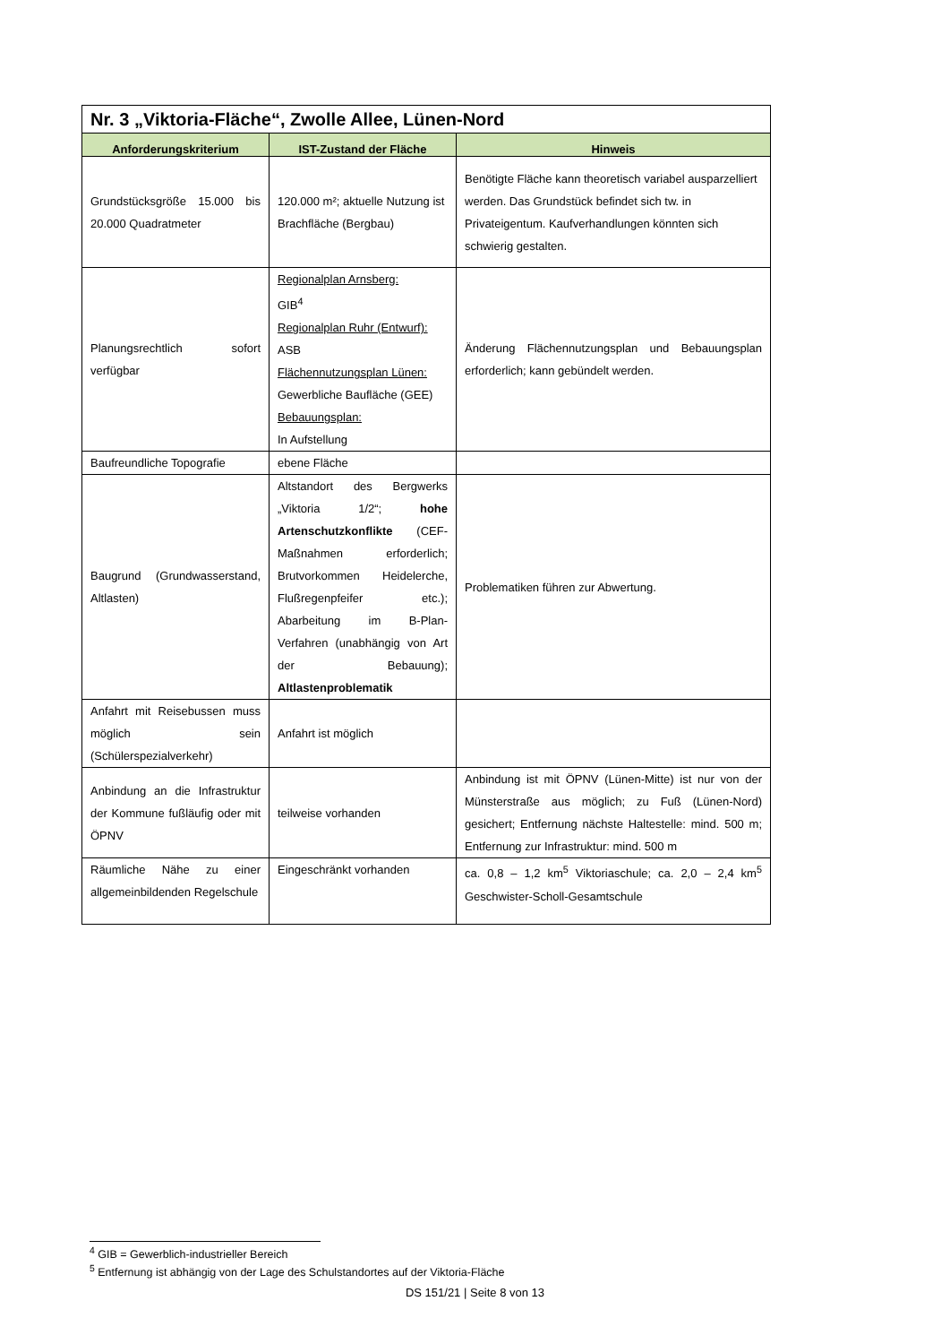| Nr. 3 „Viktoria-Fläche“, Zwolle Allee, Lünen-Nord | | |
| --- | --- | --- |
| Anforderungskriterium | IST-Zustand der Fläche | Hinweis |
| Grundstücksgröße 15.000 bis 20.000 Quadratmeter | 120.000 m²; aktuelle Nutzung ist Brachfläche (Bergbau) | Benötigte Fläche kann theoretisch variabel ausparzelliert werden. Das Grundstück befindet sich tw. in Privateigentum. Kaufverhandlungen könnten sich schwierig gestalten. |
| Planungsrechtlich sofort verfügbar | Regionalplan Arnsberg: GIB<sup>4</sup> Regionalplan Ruhr (Entwurf): ASB Flächennutzungsplan Lünen: Gewerbliche Baufläche (GEE) Bebauungsplan: In Aufstellung | Änderung Flächennutzungsplan und Bebauungsplan erforderlich; kann gebündelt werden. |
| Baufreundliche Topografie | ebene Fläche | |
| Baugrund (Grundwasserstand, Altlasten) | Altstandort des Bergwerks „Viktoria 1/2“; hohe Artenschutzkonflikte (CEF-Maßnahmen erforderlich; Brutvorkommen Heidelerche, Flußregenpfeifer etc.); Abarbeitung im B-Plan-Verfahren (unabhängig von Art der Bebauung); Altlastenproblematik | Problematiken führen zur Abwertung. |
| Anfahrt mit Reisebussen muss möglich sein (Schülerspezialverkehr) | Anfahrt ist möglich | |
| Anbindung an die Infrastruktur der Kommune fußläufig oder mit ÖPNV | teilweise vorhanden | Anbindung ist mit ÖPNV (Lünen-Mitte) ist nur von der Münsterstraße aus möglich; zu Fuß (Lünen-Nord) gesichert; Entfernung nächste Haltestelle: mind. 500 m; Entfernung zur Infrastruktur: mind. 500 m |
| Räumliche Nähe zu einer allgemeinbildenden Regelschule | Eingeschränkt vorhanden | ca. 0,8 – 1,2 km<sup>5</sup> Viktoriaschule; ca. 2,0 – 2,4 km<sup>5</sup> Geschwister-Scholl-Gesamtschule |
<sup>4</sup> GIB = Gewerblich-industrieller Bereich
<sup>5</sup> Entfernung ist abhängig von der Lage des Schulstandortes auf der Viktoria-Fläche
DS 151/21 | Seite 8 von 13